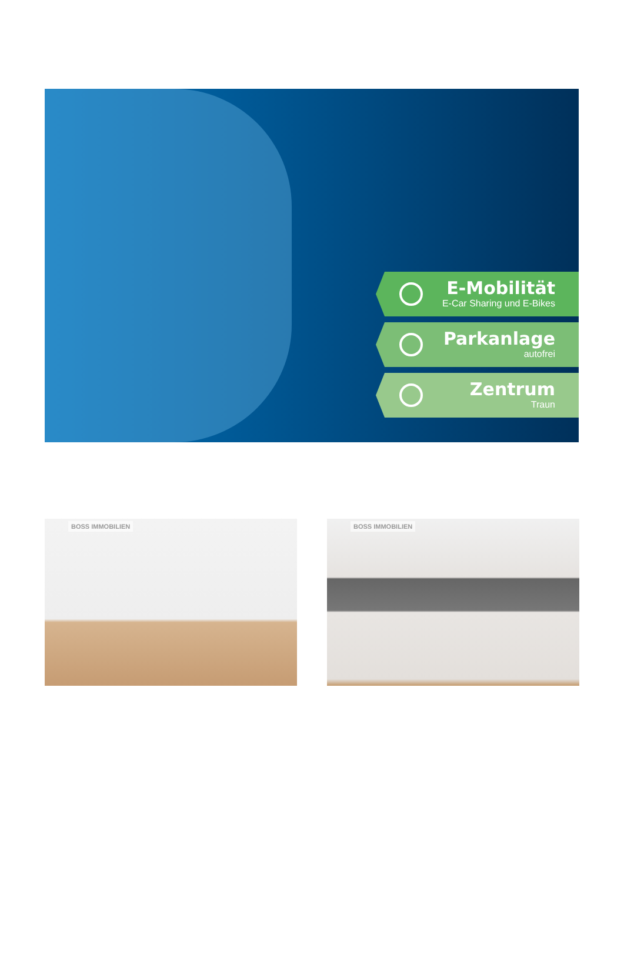E-Mobilität
E-Car Sharing und E-Bikes
Parkanlage
autofrei
Zentrum
Traun
BOSS IMMOBILIEN
BOSS IMMOBILIEN